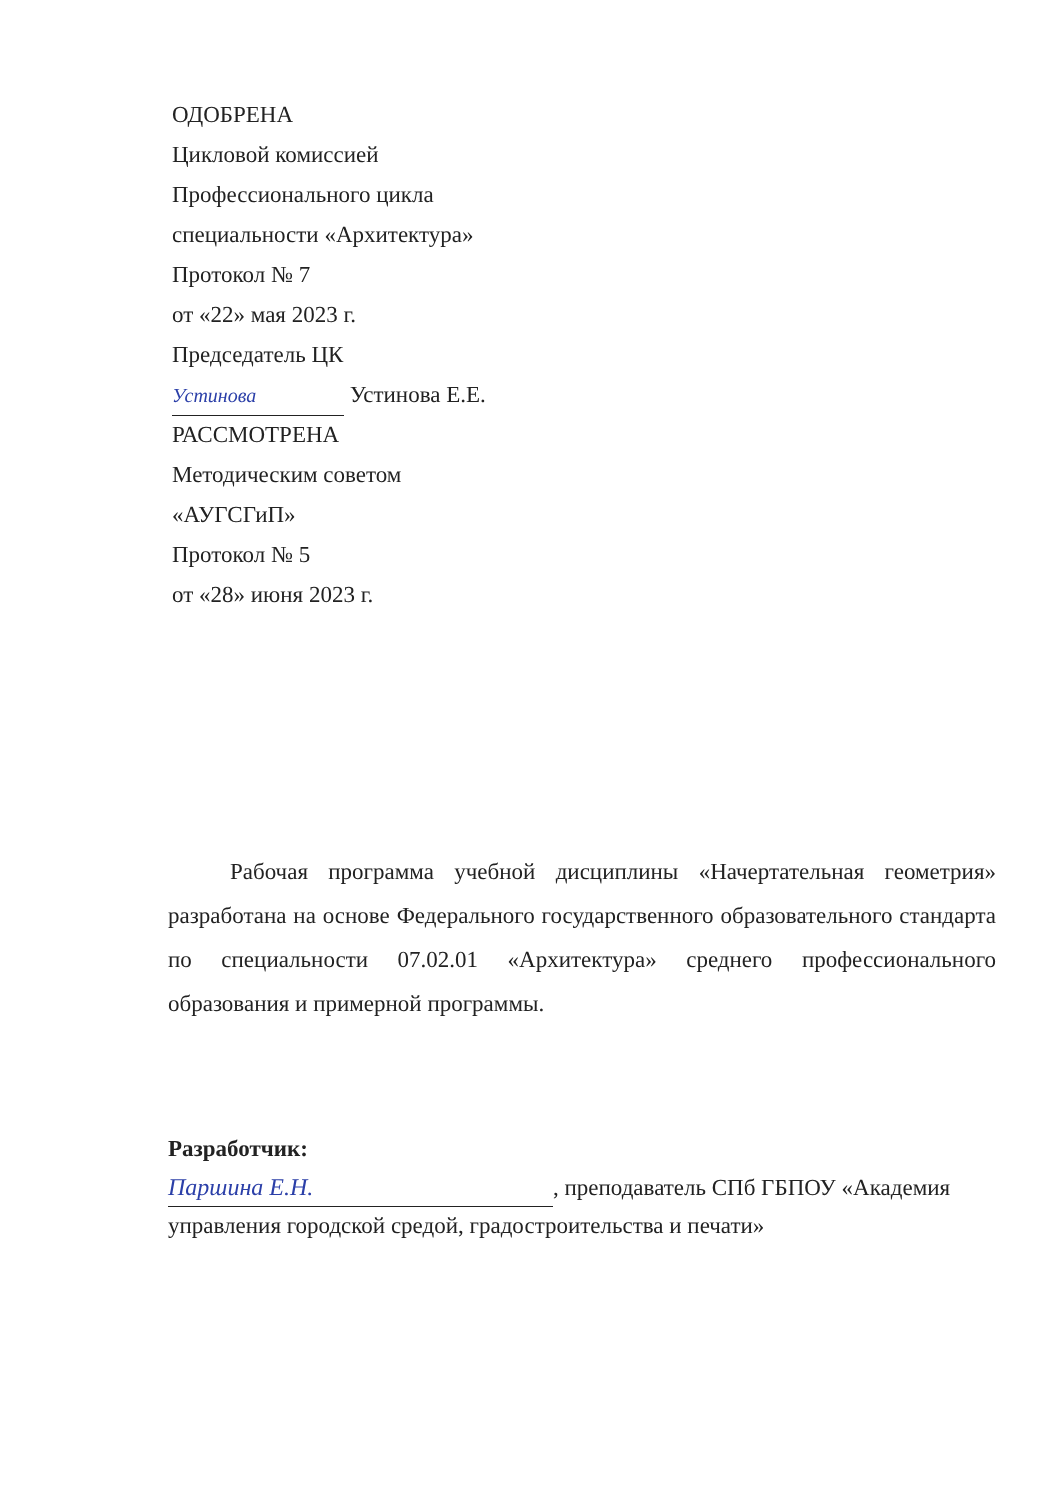ОДОБРЕНА
Цикловой комиссией
Профессионального цикла
специальности «Архитектура»
Протокол № 7
от «22» мая 2023 г.
Председатель ЦК
Устинова Устинова Е.Е.
РАССМОТРЕНА
Методическим советом
«АУГСГиП»
Протокол № 5
от «28» июня 2023 г.
Рабочая программа учебной дисциплины «Начертательная геометрия» разработана на основе Федерального государственного образовательного стандарта по специальности 07.02.01 «Архитектура» среднего профессионального образования и примерной программы.
Разработчик:
Паршина Е.Н., преподаватель СПб ГБПОУ «Академия управления городской средой, градостроительства и печати»